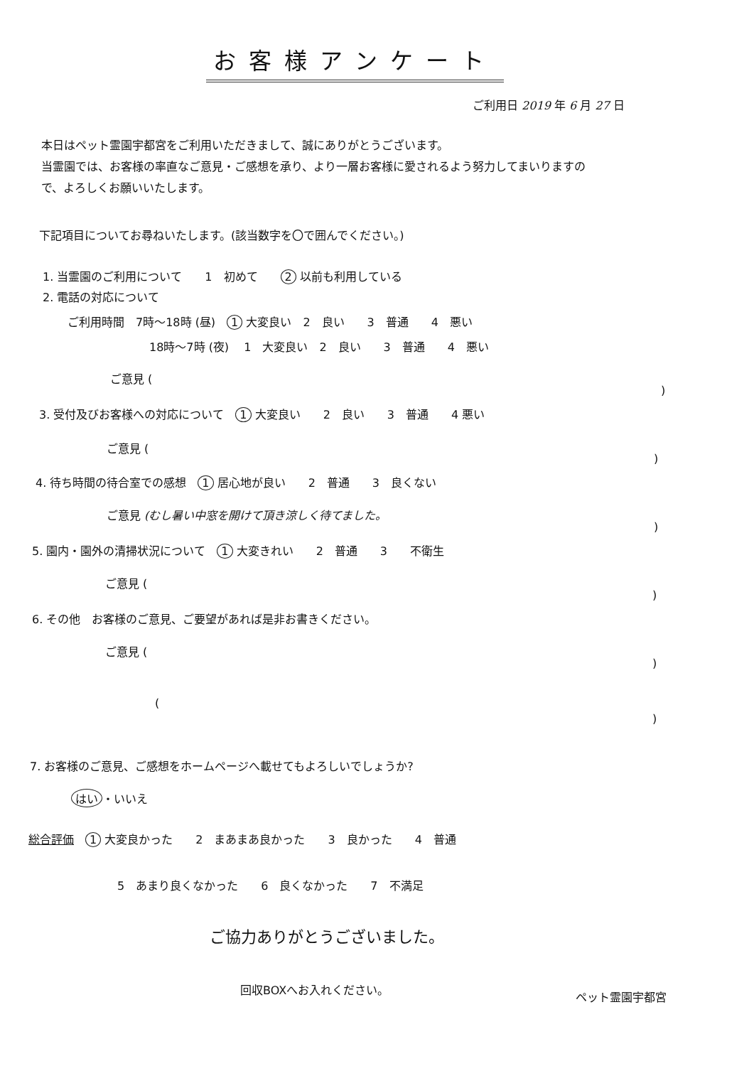お客様アンケート
ご利用日 2019 年 6 月 27 日
本日はペット霊園宇都宮をご利用いただきまして、誠にありがとうございます。
当霊園では、お客様の率直なご意見・ご感想を承り、より一層お客様に愛されるよう努力してまいりますの
で、よろしくお願いいたします。
下記項目についてお尋ねいたします。(該当数字を〇で囲んでください。)
1. 当霊園のご利用について　　1　初めて　　2 以前も利用している
2. 電話の対応について
ご利用時間　7時～18時 (昼)　1 大変良い　2　良い　　3　普通　　4　悪い
18時～7時 (夜)　 1　大変良い　2　良い　　3　普通　　4　悪い
ご意見 (
)
3. 受付及びお客様への対応について　1 大変良い　　2　良い　　3　普通　　4 悪い
ご意見 (
)
4. 待ち時間の待合室での感想　1 居心地が良い　　2　普通　　3　良くない
ご意見 (むし暑い中窓を開けて頂き涼しく待てました。
)
5. 園内・園外の清掃状況について　1 大変きれい　　2　普通　　3　　不衛生
ご意見 (
)
6. その他　お客様のご意見、ご要望があれば是非お書きください。
ご意見 (
)
(
)
7. お客様のご意見、ご感想をホームページへ載せてもよろしいでしょうか?
はい ・いいえ
総合評価　1 大変良かった　　2　まあまあ良かった　　3　良かった　　4　普通
5　あまり良くなかった　　6　良くなかった　　7　不満足
ご協力ありがとうございました。
回収BOXへお入れください。
ペット霊園宇都宮